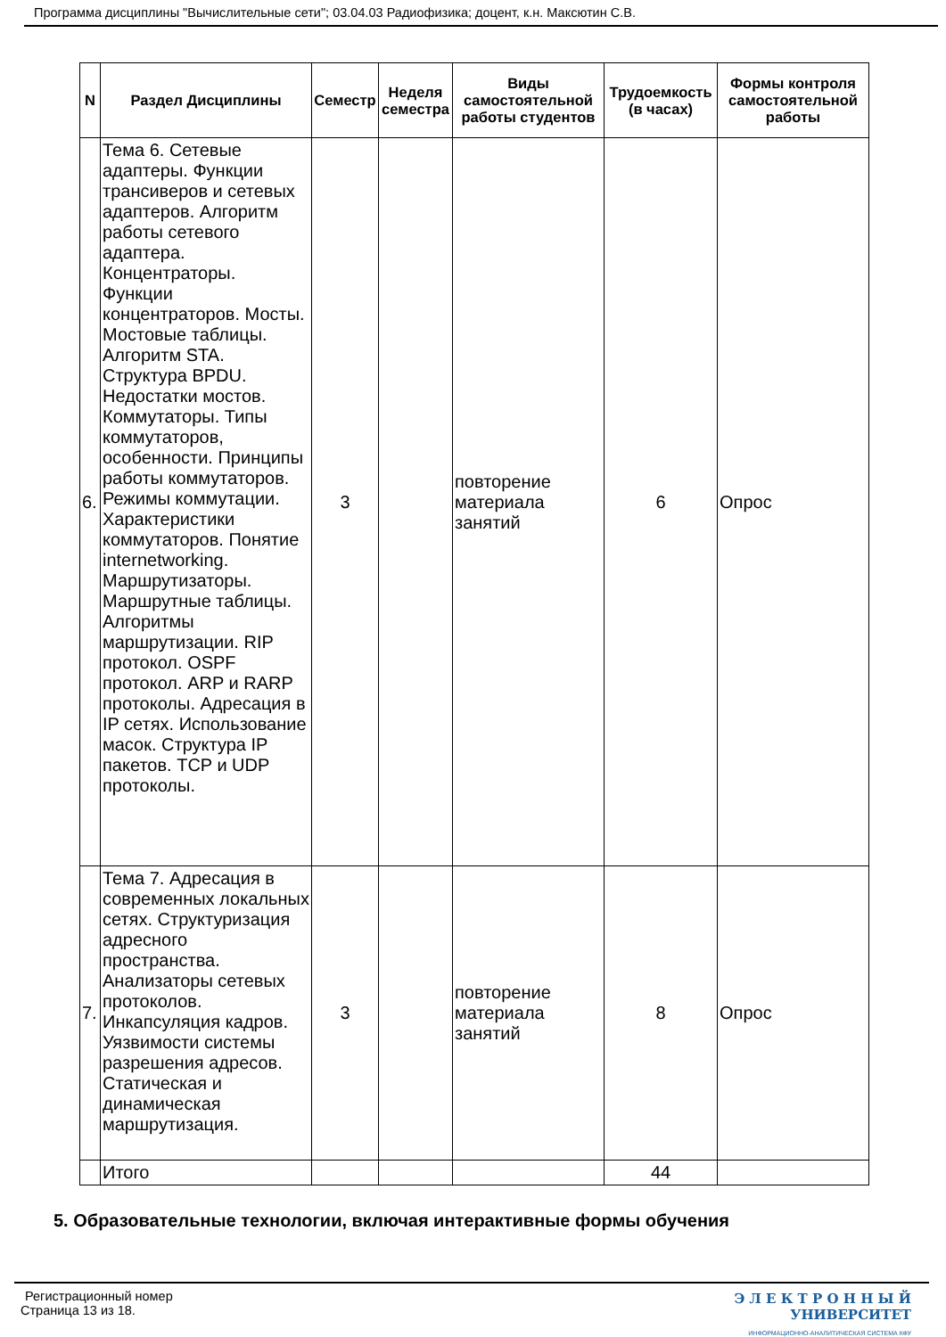Программа дисциплины "Вычислительные сети"; 03.04.03 Радиофизика; доцент, к.н. Максютин С.В.
| N | Раздел Дисциплины | Семестр | Неделя семестра | Виды самостоятельной работы студентов | Трудоемкость (в часах) | Формы контроля самостоятельной работы |
| --- | --- | --- | --- | --- | --- | --- |
| 6. | Тема 6. Сетевые адаптеры. Функции трансиверов и сетевых адаптеров. Алгоритм работы сетевого адаптера. Концентраторы. Функции концентраторов. Мосты. Мостовые таблицы. Алгоритм STA. Структура BPDU. Недостатки мостов. Коммутаторы. Типы коммутаторов, особенности. Принципы работы коммутаторов. Режимы коммутации. Характеристики коммутаторов. Понятие internetworking. Маршрутизаторы. Маршрутные таблицы. Алгоритмы маршрутизации. RIP протокол. OSPF протокол. ARP и RARP протоколы. Адресация в IP сетях. Использование масок. Структура IP пакетов. TCP и UDP протоколы. | 3 | | повторение материала занятий | 6 | Опрос |
| 7. | Тема 7. Адресация в современных локальных сетях. Структуризация адресного пространства. Анализаторы сетевых протоколов. Инкапсуляция кадров. Уязвимости системы разрешения адресов. Статическая и динамическая маршрутизация. | 3 | | повторение материала занятий | 8 | Опрос |
| | Итого | | | | 44 | |
5. Образовательные технологии, включая интерактивные формы обучения
Регистрационный номер
Страница 13 из 18.
Э Л Е К Т Р О Н Н Ы Й
УНИВЕРСИТЕТ
ИНФОРМАЦИОННО-АНАЛИТИЧЕСКАЯ СИСТЕМА КФУ